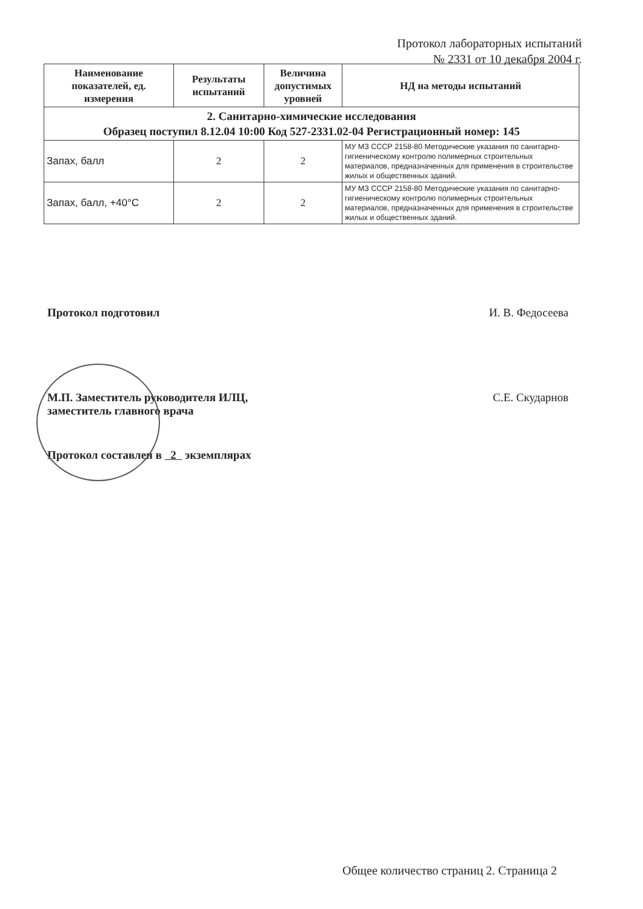Протокол лабораторных испытаний
№ 2331 от 10 декабря 2004 г.
| Наименование показателей, ед. измерения | Результаты испытаний | Величина допустимых уровней | НД на методы испытаний |
| --- | --- | --- | --- |
| 2. Санитарно-химические исследования Образец поступил 8.12.04 10:00 Код 527-2331.02-04 Регистрационный номер: 145 | | | |
| Запах, балл | 2 | 2 | МУ МЗ СССР 2158-80 Методические указания по санитарно- гигиеническому контролю полимерных строительных материалов, предназначенных для применения в строительстве жилых и общественных зданий. |
| Запах, балл, +40°С | 2 | 2 | МУ МЗ СССР 2158-80 Методические указания по санитарно- гигиеническому контролю полимерных строительных материалов, предназначенных для применения в строительстве жилых и общественных зданий. |
Протокол подготовил И. В. Федосеева
М.П. Заместитель руководителя ИЛЦ,
заместитель главного врача С.Е. Скударнов
Протокол составлен в 2 экземплярах
Общее количество страниц 2. Страница 2